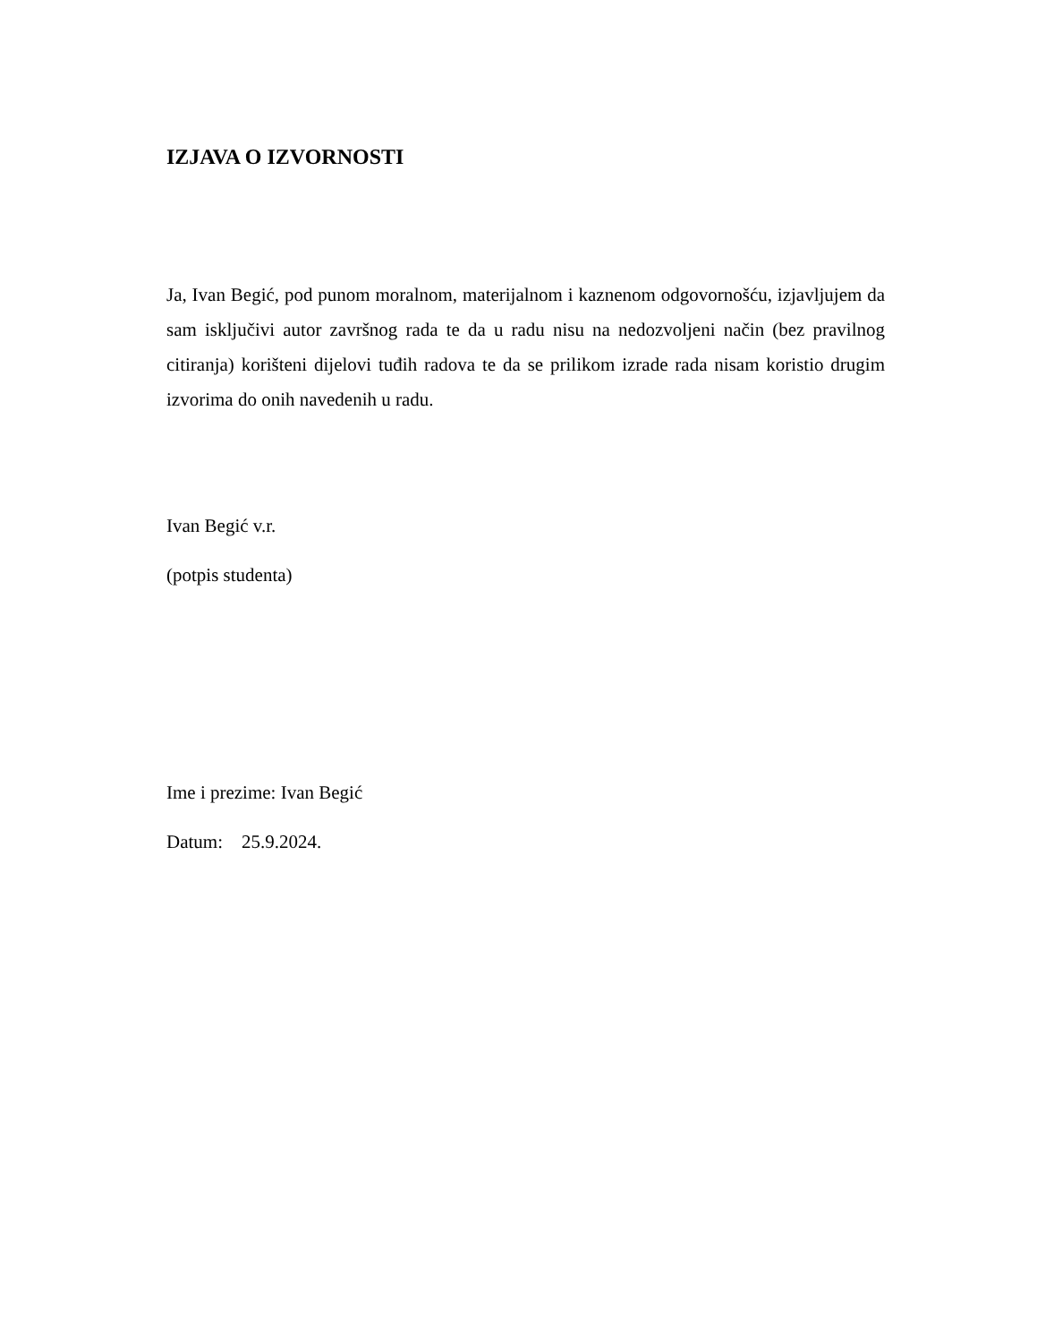IZJAVA O IZVORNOSTI
Ja, Ivan Begić, pod punom moralnom, materijalnom i kaznenom odgovornošću, izjavljujem da sam isključivi autor završnog rada te da u radu nisu na nedozvoljeni način (bez pravilnog citiranja) korišteni dijelovi tuđih radova te da se prilikom izrade rada nisam koristio drugim izvorima do onih navedenih u radu.
Ivan Begić v.r.
(potpis studenta)
Ime i prezime: Ivan Begić
Datum: 25.9.2024.